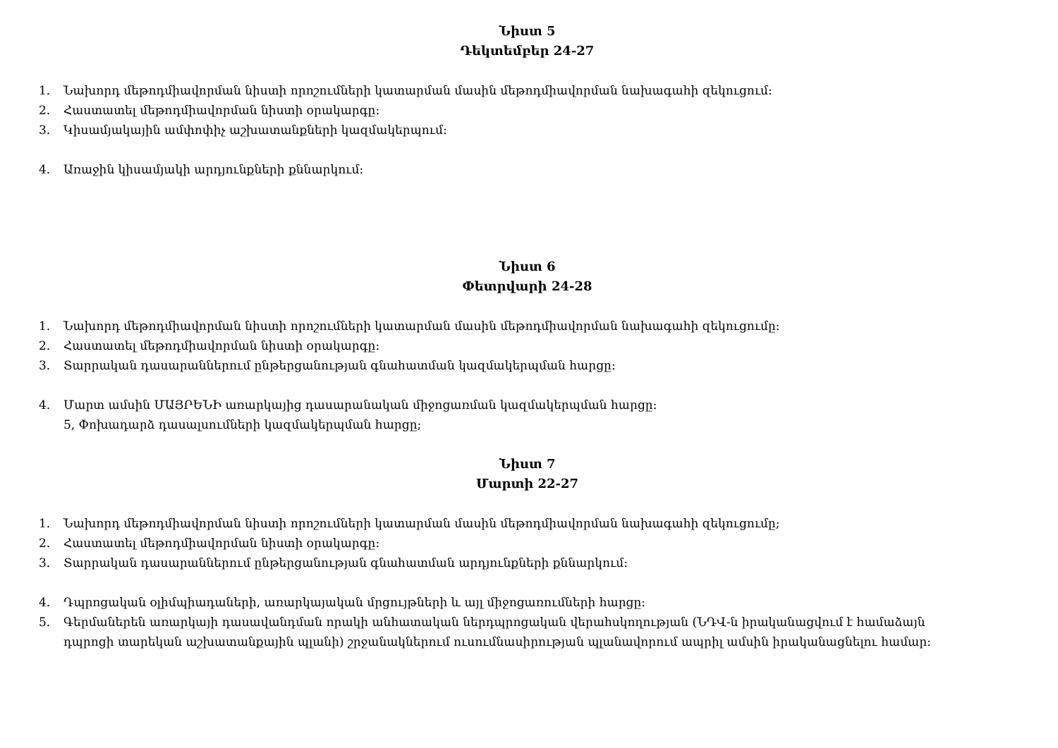Նիստ 5
Դեկտեմբեր 24-27
1. Նախորդ մեթոդմիավորման նիստի որոշումների կատարման մասին մեթոդմիավորման նախագահի զեկուցում:
2. Հաստատել մեթոդմիավորման նիստի օրակարգը:
3. Կիսամյակային ամփոփիչ աշխատանքների կազմակերպում:
4. Առաջին կիսամյակի արդյունքների քննարկում:
Նիստ 6
Փետրվարի 24-28
1. Նախորդ մեթոդմիավորման նիստի որոշումների կատարման մասին մեթոդմիավորման նախագահի զեկուցումը:
2. Հաստատել մեթոդմիավորման նիստի օրակարգը:
3. Տարրական դասարաններում ընթերցանության գնահատման կազմակերպման հարցը:
4. Մարտ ամսին ՄԱՅՐԵՆԻ առարկայից դասարանական միջոցառման կազմակերպման հարցը:
5, Փոխադարձ դասալսումների կազմակերպման հարցը;
Նիստ 7
Մարտի 22-27
1. Նախորդ մեթոդմիավորման նիստի որոշումների կատարման մասին մեթոդմիավորման նախագահի զեկուցումը;
2. Հաստատել մեթոդմիավորման նիստի օրակարգը:
3. Տարրական դասարաններում ընթերցանության գնահատման արդյունքների քննարկում:
4. Դպրոցական օլիմպիադաների, առարկայական մրցույթների և այլ միջոցառումների հարցը:
5. Գերմաներեն առարկայի դասավանդման որակի անհատական ներդպրոցական վերահսկողության (ՆԴՎ-ն իրականացվում է համաձայն
դպրոցի տարեկան աշխատանքային պլանի) շրջանակներում ուսումնասիրության պլանավորում ապրիլ ամսին իրականացնելու համար: